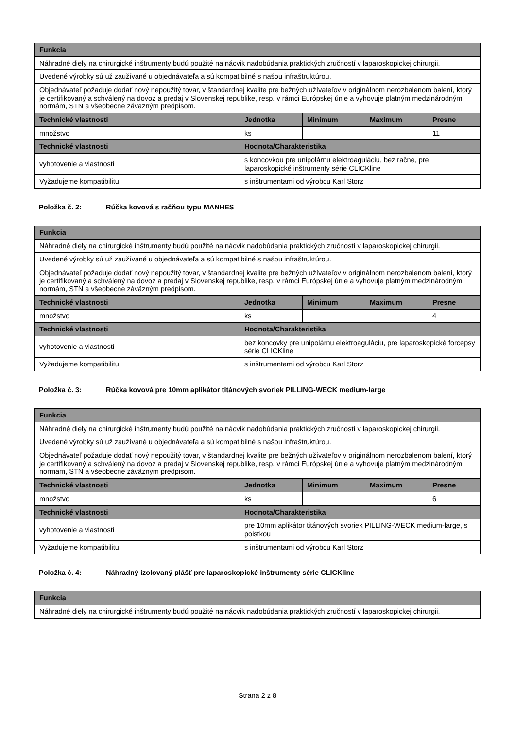| Funkcia | | | | |
| --- | --- | --- | --- | --- |
| Náhradné diely na chirurgické inštrumenty budú použité na nácvik nadobúdania praktických zručností v laparoskopickej chirurgii. | | | | |
| Uvedené výrobky sú už zaužívané u objednávateľa a sú kompatibilné s našou infraštruktúrou. | | | | |
| Objednávateľ požaduje dodať nový nepoužitý tovar, v štandardnej kvalite pre bežných užívateľov v originálnom nerozbalenom balení, ktorý je certifikovaný a schválený na dovoz a predaj v Slovenskej republike, resp. v rámci Európskej únie a vyhovuje platným medzinárodným normám, STN a všeobecne záväzným predpisom. | | | | |
| Technické vlastnosti | Jednotka | Minimum | Maximum | Presne |
| množstvo | ks | | | 11 |
| Technické vlastnosti | Hodnota/Charakteristika | | | |
| vyhotovenie a vlastnosti | s koncovkou pre unipolárnu elektroaguláciu, bez račne, pre laparoskopické inštrumenty série CLICKline | | | |
| Vyžadujeme kompatibilitu | s inštrumentami od výrobcu Karl Storz | | | |
Položka č. 2: Rúčka kovová s račňou typu MANHES
| Funkcia | | | | |
| --- | --- | --- | --- | --- |
| Náhradné diely na chirurgické inštrumenty budú použité na nácvik nadobúdania praktických zručností v laparoskopickej chirurgii. | | | | |
| Uvedené výrobky sú už zaužívané u objednávateľa a sú kompatibilné s našou infraštruktúrou. | | | | |
| Objednávateľ požaduje dodať nový nepoužitý tovar, v štandardnej kvalite pre bežných užívateľov v originálnom nerozbalenom balení, ktorý je certifikovaný a schválený na dovoz a predaj v Slovenskej republike, resp. v rámci Európskej únie a vyhovuje platným medzinárodným normám, STN a všeobecne záväzným predpisom. | | | | |
| Technické vlastnosti | Jednotka | Minimum | Maximum | Presne |
| množstvo | ks | | | 4 |
| Technické vlastnosti | Hodnota/Charakteristika | | | |
| vyhotovenie a vlastnosti | bez koncovky pre unipolárnu elektroaguláciu, pre laparoskopické forcepsy série CLICKline | | | |
| Vyžadujeme kompatibilitu | s inštrumentami od výrobcu Karl Storz | | | |
Položka č. 3: Rúčka kovová pre 10mm aplikátor titánových svoriek PILLING-WECK medium-large
| Funkcia | | | | |
| --- | --- | --- | --- | --- |
| Náhradné diely na chirurgické inštrumenty budú použité na nácvik nadobúdania praktických zručností v laparoskopickej chirurgii. | | | | |
| Uvedené výrobky sú už zaužívané u objednávateľa a sú kompatibilné s našou infraštruktúrou. | | | | |
| Objednávateľ požaduje dodať nový nepoužitý tovar, v štandardnej kvalite pre bežných užívateľov v originálnom nerozbalenom balení, ktorý je certifikovaný a schválený na dovoz a predaj v Slovenskej republike, resp. v rámci Európskej únie a vyhovuje platným medzinárodným normám, STN a všeobecne záväzným predpisom. | | | | |
| Technické vlastnosti | Jednotka | Minimum | Maximum | Presne |
| množstvo | ks | | | 6 |
| Technické vlastnosti | Hodnota/Charakteristika | | | |
| vyhotovenie a vlastnosti | pre 10mm aplikátor titánových svoriek PILLING-WECK medium-large, s poistkou | | | |
| Vyžadujeme kompatibilitu | s inštrumentami od výrobcu Karl Storz | | | |
Položka č. 4: Náhradný izolovaný plášť pre laparoskopické inštrumenty série CLICKline
| Funkcia |
| --- |
| Náhradné diely na chirurgické inštrumenty budú použité na nácvik nadobúdania praktických zručností v laparoskopickej chirurgii. |
Strana 2 z 8